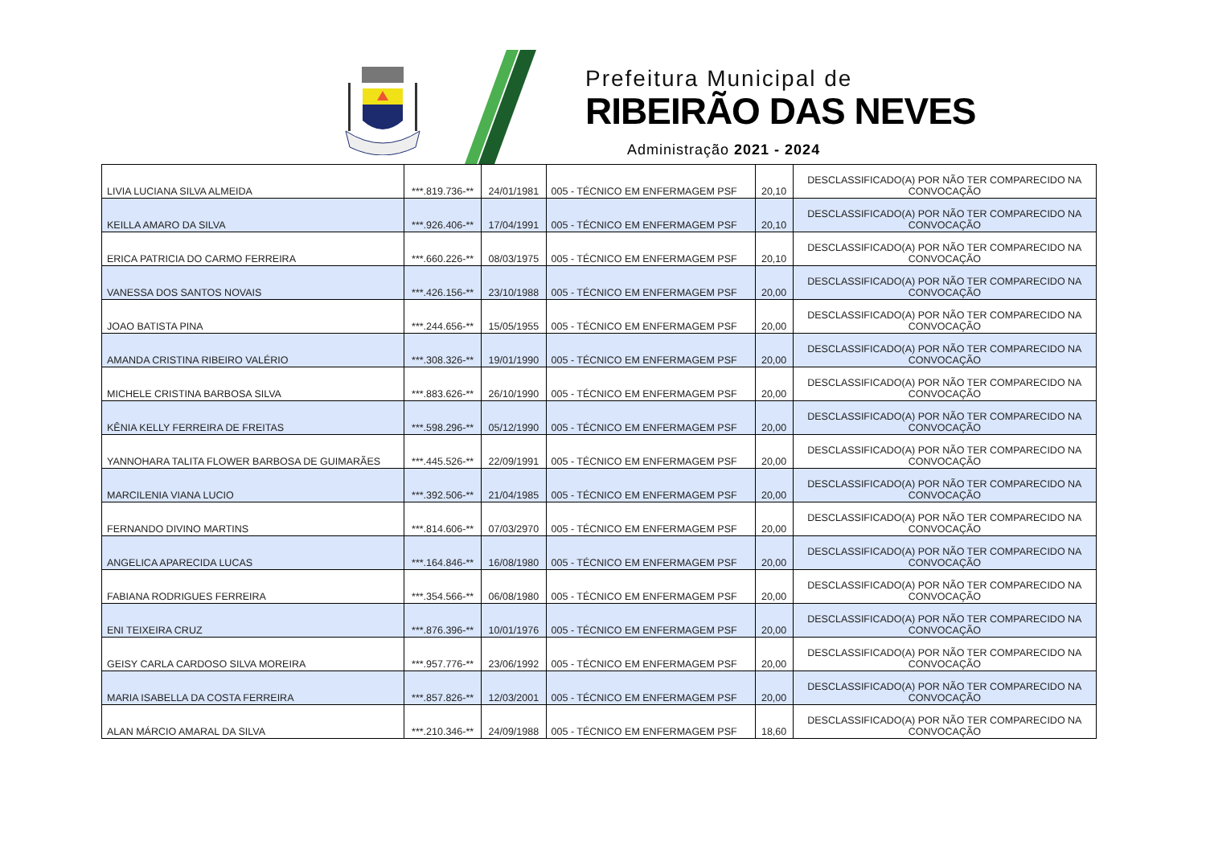Prefeitura Municipal de
RIBEIRÃO DAS NEVES
Administração 2021 - 2024
| LIVIA LUCIANA SILVA ALMEIDA | ***.819.736-** | 24/01/1981 | 005 - TÉCNICO EM ENFERMAGEM PSF | 20,10 | DESCLASSIFICADO(A) POR NÃO TER COMPARECIDO NA CONVOCAÇÃO |
| KEILLA AMARO DA SILVA | ***.926.406-** | 17/04/1991 | 005 - TÉCNICO EM ENFERMAGEM PSF | 20,10 | DESCLASSIFICADO(A) POR NÃO TER COMPARECIDO NA CONVOCAÇÃO |
| ERICA PATRICIA DO CARMO FERREIRA | ***.660.226-** | 08/03/1975 | 005 - TÉCNICO EM ENFERMAGEM PSF | 20,10 | DESCLASSIFICADO(A) POR NÃO TER COMPARECIDO NA CONVOCAÇÃO |
| VANESSA DOS SANTOS NOVAIS | ***.426.156-** | 23/10/1988 | 005 - TÉCNICO EM ENFERMAGEM PSF | 20,00 | DESCLASSIFICADO(A) POR NÃO TER COMPARECIDO NA CONVOCAÇÃO |
| JOAO BATISTA PINA | ***.244.656-** | 15/05/1955 | 005 - TÉCNICO EM ENFERMAGEM PSF | 20,00 | DESCLASSIFICADO(A) POR NÃO TER COMPARECIDO NA CONVOCAÇÃO |
| AMANDA CRISTINA RIBEIRO VALÉRIO | ***.308.326-** | 19/01/1990 | 005 - TÉCNICO EM ENFERMAGEM PSF | 20,00 | DESCLASSIFICADO(A) POR NÃO TER COMPARECIDO NA CONVOCAÇÃO |
| MICHELE CRISTINA BARBOSA SILVA | ***.883.626-** | 26/10/1990 | 005 - TÉCNICO EM ENFERMAGEM PSF | 20,00 | DESCLASSIFICADO(A) POR NÃO TER COMPARECIDO NA CONVOCAÇÃO |
| KÊNIA KELLY FERREIRA DE FREITAS | ***.598.296-** | 05/12/1990 | 005 - TÉCNICO EM ENFERMAGEM PSF | 20,00 | DESCLASSIFICADO(A) POR NÃO TER COMPARECIDO NA CONVOCAÇÃO |
| YANNOHARA TALITA FLOWER BARBOSA DE GUIMARÃES | ***.445.526-** | 22/09/1991 | 005 - TÉCNICO EM ENFERMAGEM PSF | 20,00 | DESCLASSIFICADO(A) POR NÃO TER COMPARECIDO NA CONVOCAÇÃO |
| MARCILENIA VIANA LUCIO | ***.392.506-** | 21/04/1985 | 005 - TÉCNICO EM ENFERMAGEM PSF | 20,00 | DESCLASSIFICADO(A) POR NÃO TER COMPARECIDO NA CONVOCAÇÃO |
| FERNANDO DIVINO MARTINS | ***.814.606-** | 07/03/2970 | 005 - TÉCNICO EM ENFERMAGEM PSF | 20,00 | DESCLASSIFICADO(A) POR NÃO TER COMPARECIDO NA CONVOCAÇÃO |
| ANGELICA APARECIDA LUCAS | ***.164.846-** | 16/08/1980 | 005 - TÉCNICO EM ENFERMAGEM PSF | 20,00 | DESCLASSIFICADO(A) POR NÃO TER COMPARECIDO NA CONVOCAÇÃO |
| FABIANA RODRIGUES FERREIRA | ***.354.566-** | 06/08/1980 | 005 - TÉCNICO EM ENFERMAGEM PSF | 20,00 | DESCLASSIFICADO(A) POR NÃO TER COMPARECIDO NA CONVOCAÇÃO |
| ENI TEIXEIRA CRUZ | ***.876.396-** | 10/01/1976 | 005 - TÉCNICO EM ENFERMAGEM PSF | 20,00 | DESCLASSIFICADO(A) POR NÃO TER COMPARECIDO NA CONVOCAÇÃO |
| GEISY CARLA CARDOSO SILVA MOREIRA | ***.957.776-** | 23/06/1992 | 005 - TÉCNICO EM ENFERMAGEM PSF | 20,00 | DESCLASSIFICADO(A) POR NÃO TER COMPARECIDO NA CONVOCAÇÃO |
| MARIA ISABELLA DA COSTA FERREIRA | ***.857.826-** | 12/03/2001 | 005 - TÉCNICO EM ENFERMAGEM PSF | 20,00 | DESCLASSIFICADO(A) POR NÃO TER COMPARECIDO NA CONVOCAÇÃO |
| ALAN MÁRCIO AMARAL DA SILVA | ***.210.346-** | 24/09/1988 | 005 - TÉCNICO EM ENFERMAGEM PSF | 18,60 | DESCLASSIFICADO(A) POR NÃO TER COMPARECIDO NA CONVOCAÇÃO |